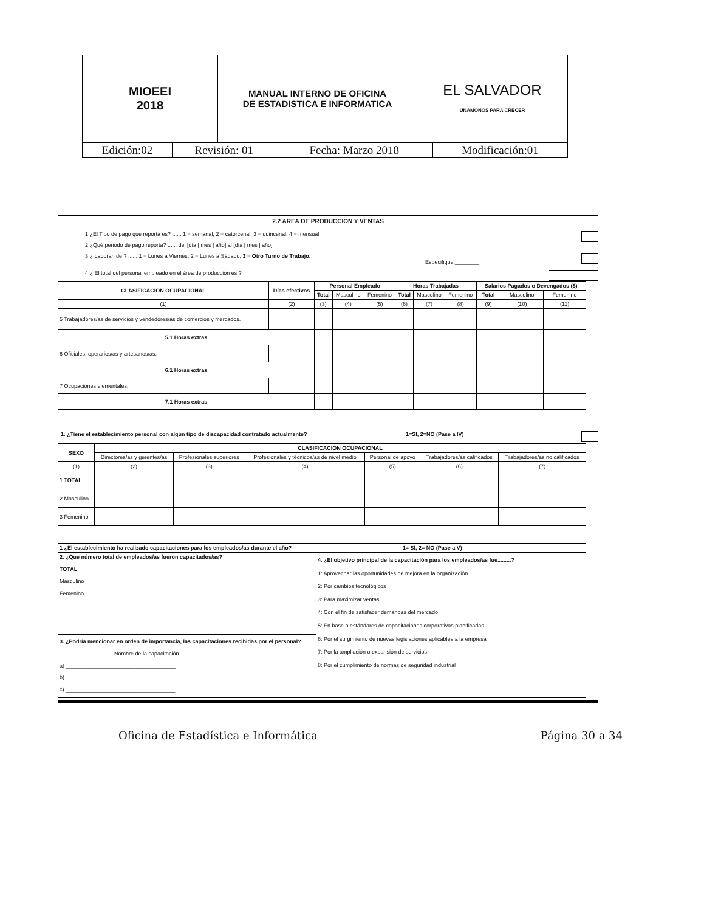| MIOEEI 2018 | MANUAL INTERNO DE OFICINA DE ESTADISTICA E INFORMATICA | EL SALVADOR UNÁMONOS PARA CRECER |
| Edición:02 | Revisión: 01 | Fecha: Marzo 2018 | Modificación:01 |
2.2 AREA DE PRODUCCION Y VENTAS
1 ¿El Tipo de pago que reporta es? ...... 1 = semanal, 2 = catorcenal, 3 = quincenal, 4 = mensual.
2 ¿Qué periodo de pago reporta? ...... del [día | mes | año] al [día | mes | año]
3 ¿ Laboran de ? ...... 1 = Lunes a Viernes, 2 = Lunes a Sábado, 3 = Otro Turno de Trabajo.
Especifique:________
4 ¿ El total del personal empleado en el área de producción es ?
| CLASIFICACION OCUPACIONAL | Días efectivos | Personal Empleado | | | Horas Trabajadas | | | Salarios Pagados o Devengados ($) | | |
| --- | --- | --- | --- | --- | --- | --- | --- | --- | --- | --- |
| | | Total | Masculino | Femenino | Total | Masculino | Femenino | Total | Masculino | Femenino |
| (1) | (2) | (3) | (4) | (5) | (6) | (7) | (8) | (9) | (10) | (11) |
| 5 Trabajadores/as de servicios y vendedores/as de comercios y mercados. | | | | | | | | | | |
| 5.1 Horas extras | | | | | | | | | | |
| 6 Oficiales, operarios/as y artesanos/as. | | | | | | | | | | |
| 6.1 Horas extras | | | | | | | | | | |
| 7 Ocupaciones elementales. | | | | | | | | | | |
| 7.1 Horas extras | | | | | | | | | | |
1. ¿Tiene el establecimiento personal con algún tipo de discapacidad contratado actualmente? 1=SI, 2=NO (Pase a IV)
| SEXO | CLASIFICACION OCUPACIONAL | | | | | |
| --- | --- | --- | --- | --- | --- | --- |
| | Directores/as y gerentes/as | Profesionales superiores | Profesionales y técnicos/as de nivel medio | Personal de apoyo | Trabajadores/as calificados | Trabajadores/as no calificados |
| (1) | (2) | (3) | (4) | (5) | (6) | (7) |
| 1 TOTAL | | | | | | |
| 2 Masculino | | | | | | |
| 3 Femenino | | | | | | |
| 1 ¿El establecimiento ha realizado capacitaciones para los empleados/as durante el año? 1= SI, 2= NO (Pase a V) | |
| --- | --- |
| 2. ¿Que número total de empleados/as fueron capacitados/as? TOTAL Masculino Femenino | 4. ¿El objetivo principal de la capacitación para los empleados/as fue.........? 1: Aprovechar las oportunidades de mejora en la organización 2: Por cambios tecnológicos 3: Para maximizar ventas 4: Con el fin de satisfacer demandas del mercado 5: En base a estándares de capacitaciones corporativas planificadas 6: Por el surgimiento de nuevas legislaciones aplicables a la empresa 7: Por la ampliación o expansión de servicios 8: Por el cumplimiento de normas de seguridad industrial |
| 3. ¿Podría mencionar en orden de importancia, las capacitaciones recibidas por el personal? Nombre de la capacitación a) ____________________________________ b) ____________________________________ c) ____________________________________ | |
Oficina de Estadística e Informática Página 30 a 34